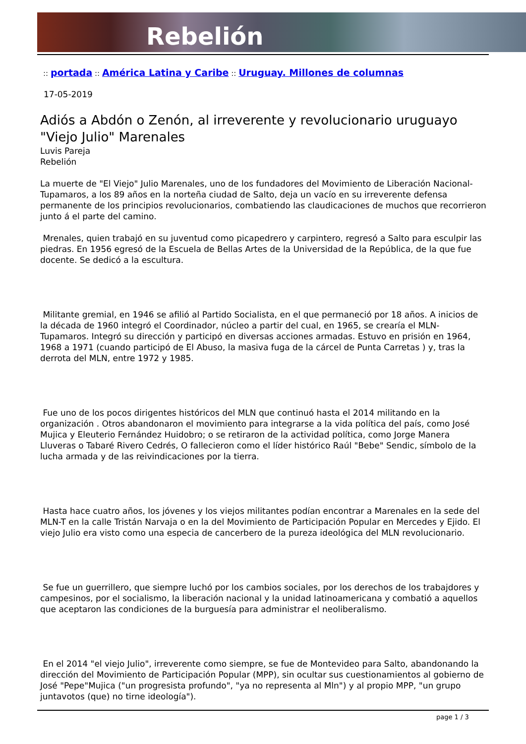Rebelión
:: portada :: América Latina y Caribe :: Uruguay. Millones de columnas
17-05-2019
Adiós a Abdón o Zenón, al irreverente y revolucionario uruguayo "Viejo Julio" Marenales
Luvis Pareja
Rebelión
La muerte de "El Viejo" Julio Marenales, uno de los fundadores del Movimiento de Liberación Nacional-Tupamaros, a los 89 años en la norteña ciudad de Salto, deja un vacío en su irreverente defensa permanente de los principios revolucionarios, combatiendo las claudicaciones de muchos que recorrieron junto á el parte del camino.
Mrenales, quien trabajó en su juventud como picapedrero y carpintero, regresó a Salto para esculpir las piedras. En 1956 egresó de la Escuela de Bellas Artes de la Universidad de la República, de la que fue docente. Se dedicó a la escultura.
Militante gremial, en 1946 se afilió al Partido Socialista, en el que permaneció por 18 años. A inicios de la década de 1960 integró el Coordinador, núcleo a partir del cual, en 1965, se crearía el MLN-Tupamaros. Integró su dirección y participó en diversas acciones armadas. Estuvo en prisión en 1964, 1968 a 1971 (cuando participó de El Abuso, la masiva fuga de la cárcel de Punta Carretas ) y, tras la derrota del MLN, entre 1972 y 1985.
Fue uno de los pocos dirigentes históricos del MLN que continuó hasta el 2014 militando en la organización . Otros abandonaron el movimiento para integrarse a la vida política del país, como José Mujica y Eleuterio Fernández Huidobro; o se retiraron de la actividad política, como Jorge Manera Lluveras o Tabaré Rivero Cedrés, O fallecieron como el líder histórico Raúl "Bebe" Sendic, símbolo de la lucha armada y de las reivindicaciones por la tierra.
Hasta hace cuatro años, los jóvenes y los viejos militantes podían encontrar a Marenales en la sede del MLN-T en la calle Tristán Narvaja o en la del Movimiento de Participación Popular en Mercedes y Ejido. El viejo Julio era visto como una especia de cancerbero de la pureza ideológica del MLN revolucionario.
Se fue un guerrillero, que siempre luchó por los cambios sociales, por los derechos de los trabajdores y campesinos, por el socialismo, la liberación nacional y la unidad latinoamericana y combatió a aquellos que aceptaron las condiciones de la burguesía para administrar el neoliberalismo.
En el 2014 "el viejo Julio", irreverente como siempre, se fue de Montevideo para Salto, abandonando la dirección del Movimiento de Participación Popular (MPP), sin ocultar sus cuestionamientos al gobierno de José "Pepe"Mujica ("un progresista profundo", "ya no representa al Mln") y al propio MPP, "un grupo juntavotos (que) no tirne ideología").
page 1 / 3